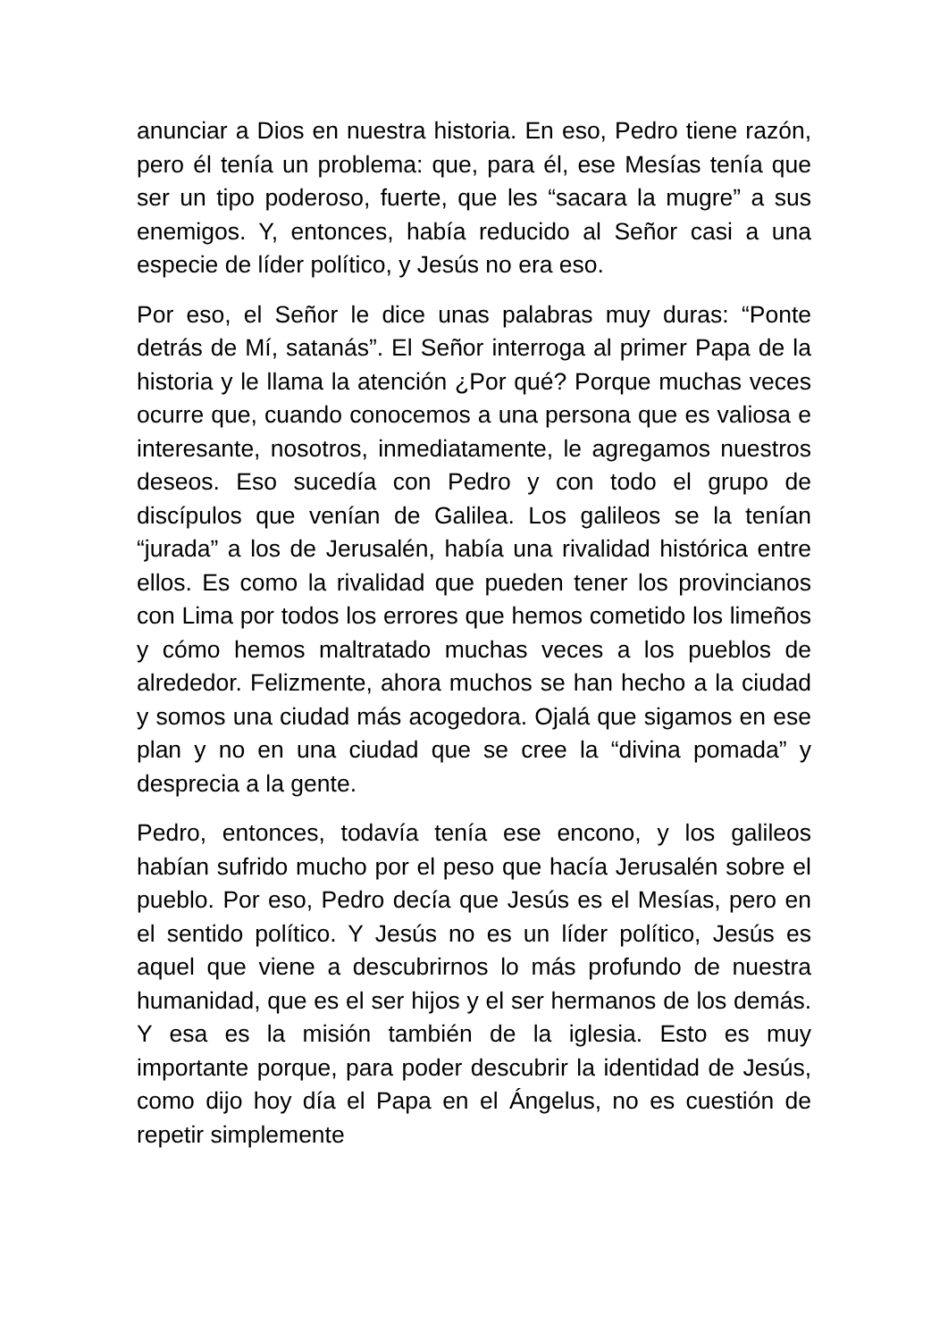anunciar a Dios en nuestra historia. En eso, Pedro tiene razón, pero él tenía un problema: que, para él, ese Mesías tenía que ser un tipo poderoso, fuerte, que les “sacara la mugre” a sus enemigos. Y, entonces, había reducido al Señor casi a una especie de líder político, y Jesús no era eso.
Por eso, el Señor le dice unas palabras muy duras: “Ponte detrás de Mí, satanás”. El Señor interroga al primer Papa de la historia y le llama la atención ¿Por qué? Porque muchas veces ocurre que, cuando conocemos a una persona que es valiosa e interesante, nosotros, inmediatamente, le agregamos nuestros deseos. Eso sucedía con Pedro y con todo el grupo de discípulos que venían de Galilea. Los galileos se la tenían “jurada” a los de Jerusalén, había una rivalidad histórica entre ellos. Es como la rivalidad que pueden tener los provincianos con Lima por todos los errores que hemos cometido los limeños y cómo hemos maltratado muchas veces a los pueblos de alrededor. Felizmente, ahora muchos se han hecho a la ciudad y somos una ciudad más acogedora. Ojalá que sigamos en ese plan y no en una ciudad que se cree la “divina pomada” y desprecia a la gente.
Pedro, entonces, todavía tenía ese encono, y los galileos habían sufrido mucho por el peso que hacía Jerusalén sobre el pueblo. Por eso, Pedro decía que Jesús es el Mesías, pero en el sentido político. Y Jesús no es un líder político, Jesús es aquel que viene a descubrirnos lo más profundo de nuestra humanidad, que es el ser hijos y el ser hermanos de los demás. Y esa es la misión también de la iglesia. Esto es muy importante porque, para poder descubrir la identidad de Jesús, como dijo hoy día el Papa en el Ángelus, no es cuestión de repetir simplemente